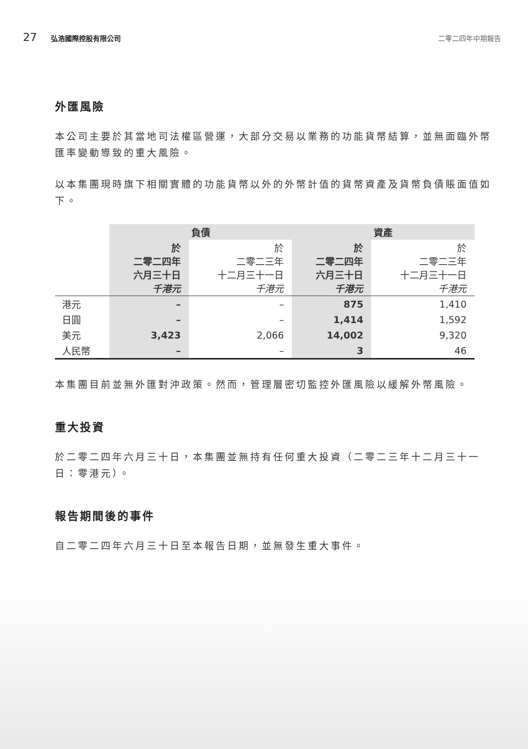27 弘浩國際控股有限公司 二零二四年中期報告
外匯風險
本公司主要於其當地司法權區營運，大部分交易以業務的功能貨幣結算，並無面臨外幣匯率變動導致的重大風險。
以本集團現時旗下相關實體的功能貨幣以外的外幣計值的貨幣資產及貨幣負債賬面值如下。
| | 負債 | | 資產 | |
| --- | --- | --- | --- | --- |
| | 於 二零二四年 六月三十日 千港元 | 於 二零二三年 十二月三十一日 千港元 | 於 二零二四年 六月三十日 千港元 | 於 二零二三年 十二月三十一日 千港元 |
| 港元 | – | – | 875 | 1,410 |
| 日圓 | – | – | 1,414 | 1,592 |
| 美元 | 3,423 | 2,066 | 14,002 | 9,320 |
| 人民幣 | – | – | 3 | 46 |
本集團目前並無外匯對沖政策。然而，管理層密切監控外匯風險以緩解外幣風險。
重大投資
於二零二四年六月三十日，本集團並無持有任何重大投資（二零二三年十二月三十一日：零港元）。
報告期間後的事件
自二零二四年六月三十日至本報告日期，並無發生重大事件。